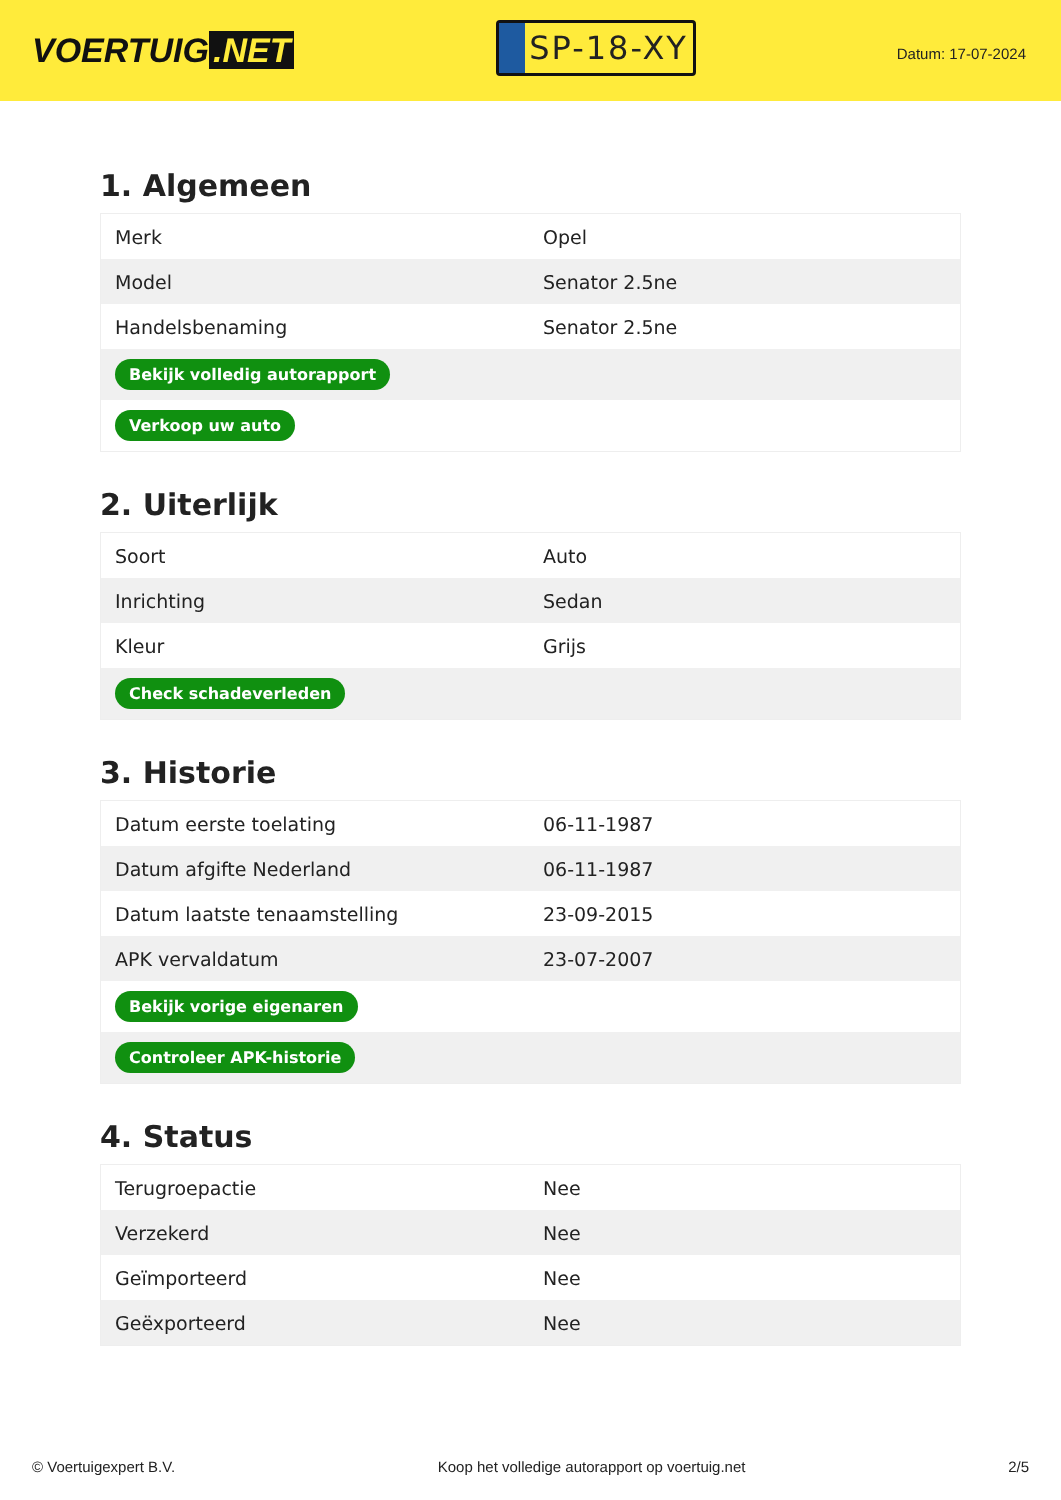VOERTUIG.NET
SP-18-XY
Datum: 17-07-2024
1. Algemeen
| Merk | Opel |
| Model | Senator 2.5ne |
| Handelsbenaming | Senator 2.5ne |
| Bekijk volledig autorapport | |
| Verkoop uw auto | |
2. Uiterlijk
| Soort | Auto |
| Inrichting | Sedan |
| Kleur | Grijs |
| Check schadeverleden | |
3. Historie
| Datum eerste toelating | 06-11-1987 |
| Datum afgifte Nederland | 06-11-1987 |
| Datum laatste tenaamstelling | 23-09-2015 |
| APK vervaldatum | 23-07-2007 |
| Bekijk vorige eigenaren | |
| Controleer APK-historie | |
4. Status
| Terugroepactie | Nee |
| Verzekerd | Nee |
| Geïmporteerd | Nee |
| Geëxporteerd | Nee |
© Voertuigexpert B.V. Koop het volledige autorapport op voertuig.net 2/5